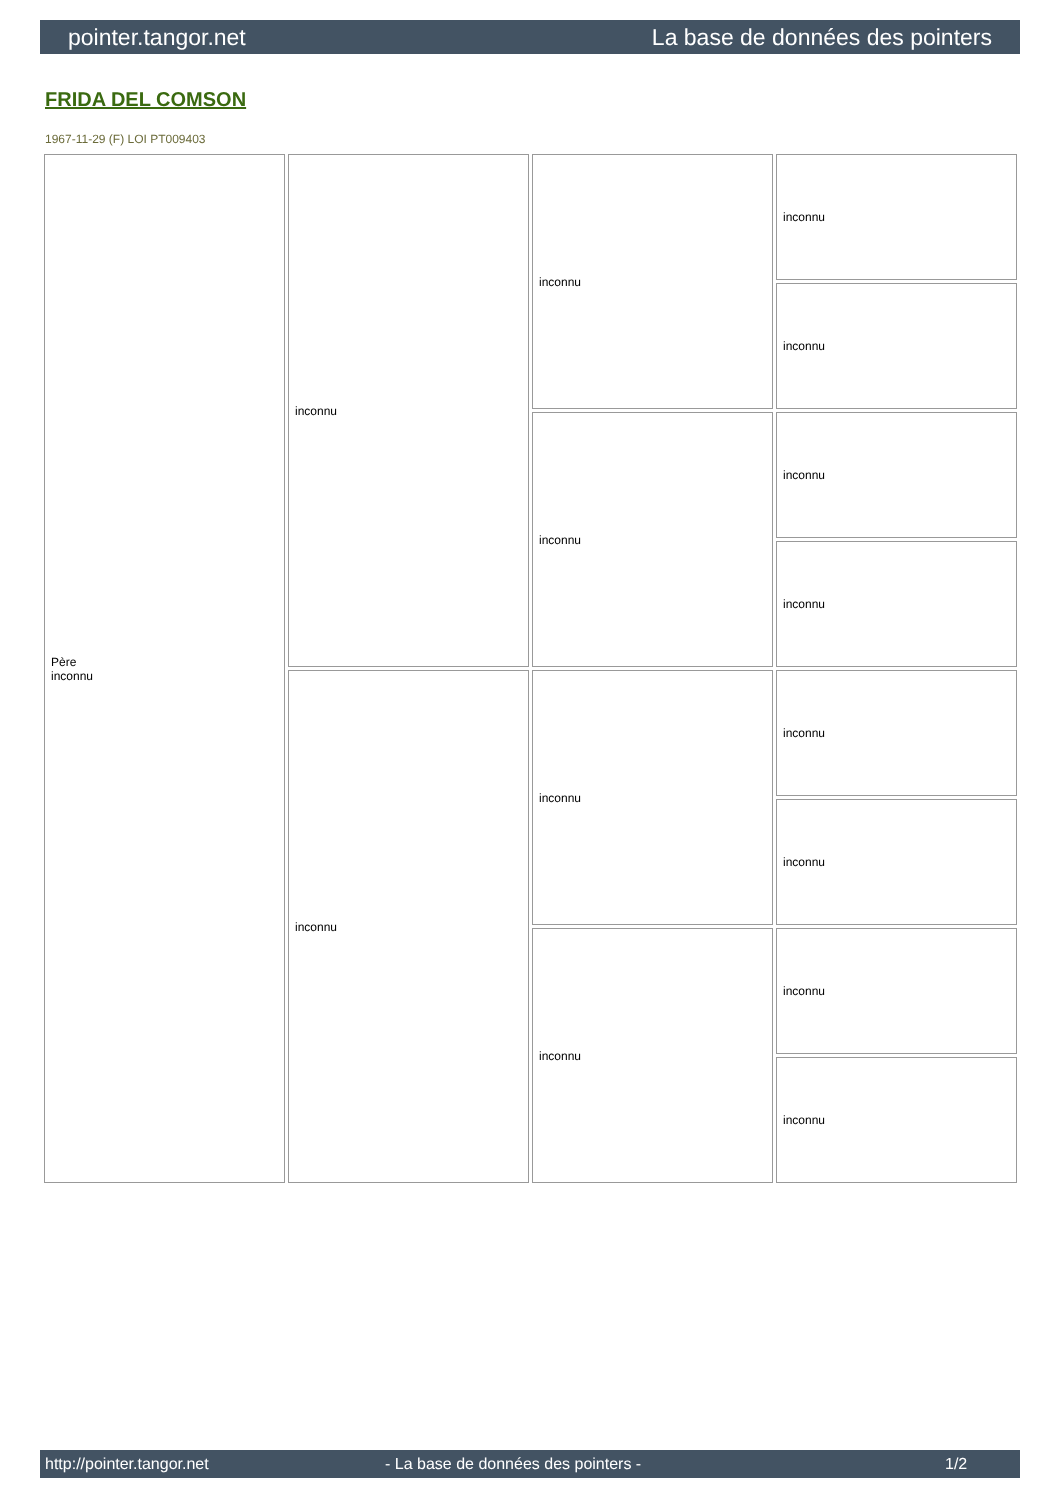pointer.tangor.net La base de données des pointers
FRIDA DEL COMSON
1967-11-29 (F) LOI PT009403
| Père inconnu | inconnu | inconnu | inconnu |
| | | | inconnu |
| | | inconnu | inconnu |
| | | | inconnu |
| | inconnu | inconnu | inconnu |
| | | | inconnu |
| | | inconnu | inconnu |
| | | | inconnu |
http://pointer.tangor.net - La base de données des pointers - 1/2